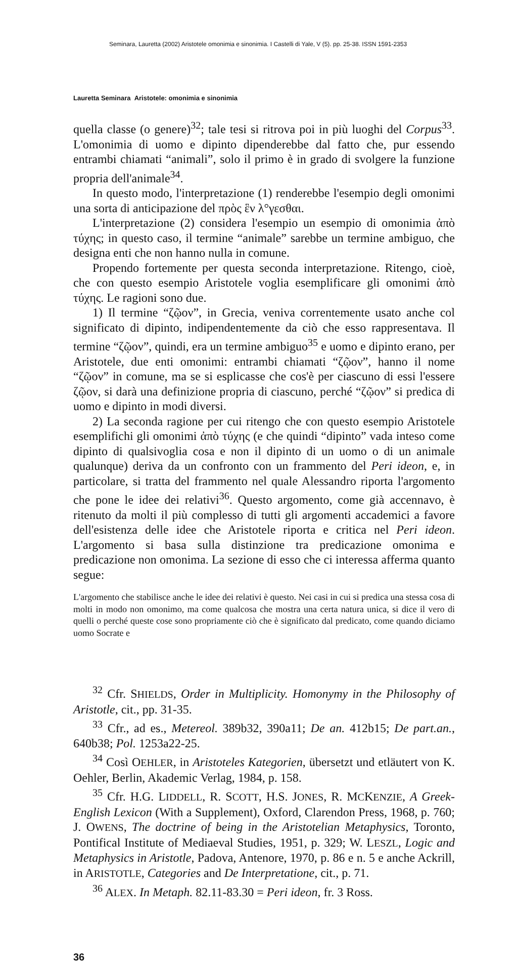Seminara, Lauretta (2002) Aristotele omonimia e sinonimia. I Castelli di Yale, V (5). pp. 25-38. ISSN 1591-2353
Lauretta Seminara Aristotele: omonimia e sinonimia
quella classe (o genere)<sup>32</sup>; tale tesi si ritrova poi in più luoghi del Corpus<sup>33</sup>. L'omonimia di uomo e dipinto dipenderebbe dal fatto che, pur essendo entrambi chiamati “animali”, solo il primo è in grado di svolgere la funzione propria dell'animale<sup>34</sup>.
In questo modo, l'interpretazione (1) renderebbe l'esempio degli omonimi una sorta di anticipazione del πρὸς ἓν λ°γεσθαι.
L'interpretazione (2) considera l'esempio un esempio di omonimia ἀπὸ τύχης; in questo caso, il termine “animale” sarebbe un termine ambiguo, che designa enti che non hanno nulla in comune.
Propendo fortemente per questa seconda interpretazione. Ritengo, cioè, che con questo esempio Aristotele voglia esemplificare gli omonimi ἀπὸ τύχης. Le ragioni sono due.
1) Il termine “ζῷον”, in Grecia, veniva correntemente usato anche col significato di dipinto, indipendentemente da ciò che esso rappresentava. Il termine “ζῷον”, quindi, era un termine ambiguo<sup>35</sup> e uomo e dipinto erano, per Aristotele, due enti omonimi: entrambi chiamati “ζῷον”, hanno il nome “ζῷον” in comune, ma se si esplicasse che cos'è per ciascuno di essi l'essere ζῷον, si darà una definizione propria di ciascuno, perché “ζῷον” si predica di uomo e dipinto in modi diversi.
2) La seconda ragione per cui ritengo che con questo esempio Aristotele esemplifichi gli omonimi ἀπὸ τύχης (e che quindi “dipinto” vada inteso come dipinto di qualsivoglia cosa e non il dipinto di un uomo o di un animale qualunque) deriva da un confronto con un frammento del Peri ideon, e, in particolare, si tratta del frammento nel quale Alessandro riporta l'argomento che pone le idee dei relativi<sup>36</sup>. Questo argomento, come già accennavo, è ritenuto da molti il più complesso di tutti gli argomenti accademici a favore dell'esistenza delle idee che Aristotele riporta e critica nel Peri ideon. L'argomento si basa sulla distinzione tra predicazione omonima e predicazione non omonima. La sezione di esso che ci interessa afferma quanto segue:
L'argomento che stabilisce anche le idee dei relativi è questo. Nei casi in cui si predica una stessa cosa di molti in modo non omonimo, ma come qualcosa che mostra una certa natura unica, si dice il vero di quelli o perché queste cose sono propriamente ciò che è significato dal predicato, come quando diciamo uomo Socrate e
<sup>32</sup> Cfr. SHIELDS, Order in Multiplicity. Homonymy in the Philosophy of Aristotle, cit., pp. 31-35.
<sup>33</sup> Cfr., ad es., Metereol. 389b32, 390a11; De an. 412b15; De part.an., 640b38; Pol. 1253a22-25.
<sup>34</sup> Così OEHLER, in Aristoteles Kategorien, übersetzt und etläutert von K. Oehler, Berlin, Akademic Verlag, 1984, p. 158.
<sup>35</sup> Cfr. H.G. LIDDELL, R. SCOTT, H.S. JONES, R. MCKENZIE, A Greek-English Lexicon (With a Supplement), Oxford, Clarendon Press, 1968, p. 760; J. OWENS, The doctrine of being in the Aristotelian Metaphysics, Toronto, Pontifical Institute of Mediaeval Studies, 1951, p. 329; W. LESZL, Logic and Metaphysics in Aristotle, Padova, Antenore, 1970, p. 86 e n. 5 e anche Ackrill, in ARISTOTLE, Categories and De Interpretatione, cit., p. 71.
<sup>36</sup> ALEX. In Metaph. 82.11-83.30 = Peri ideon, fr. 3 Ross.
36